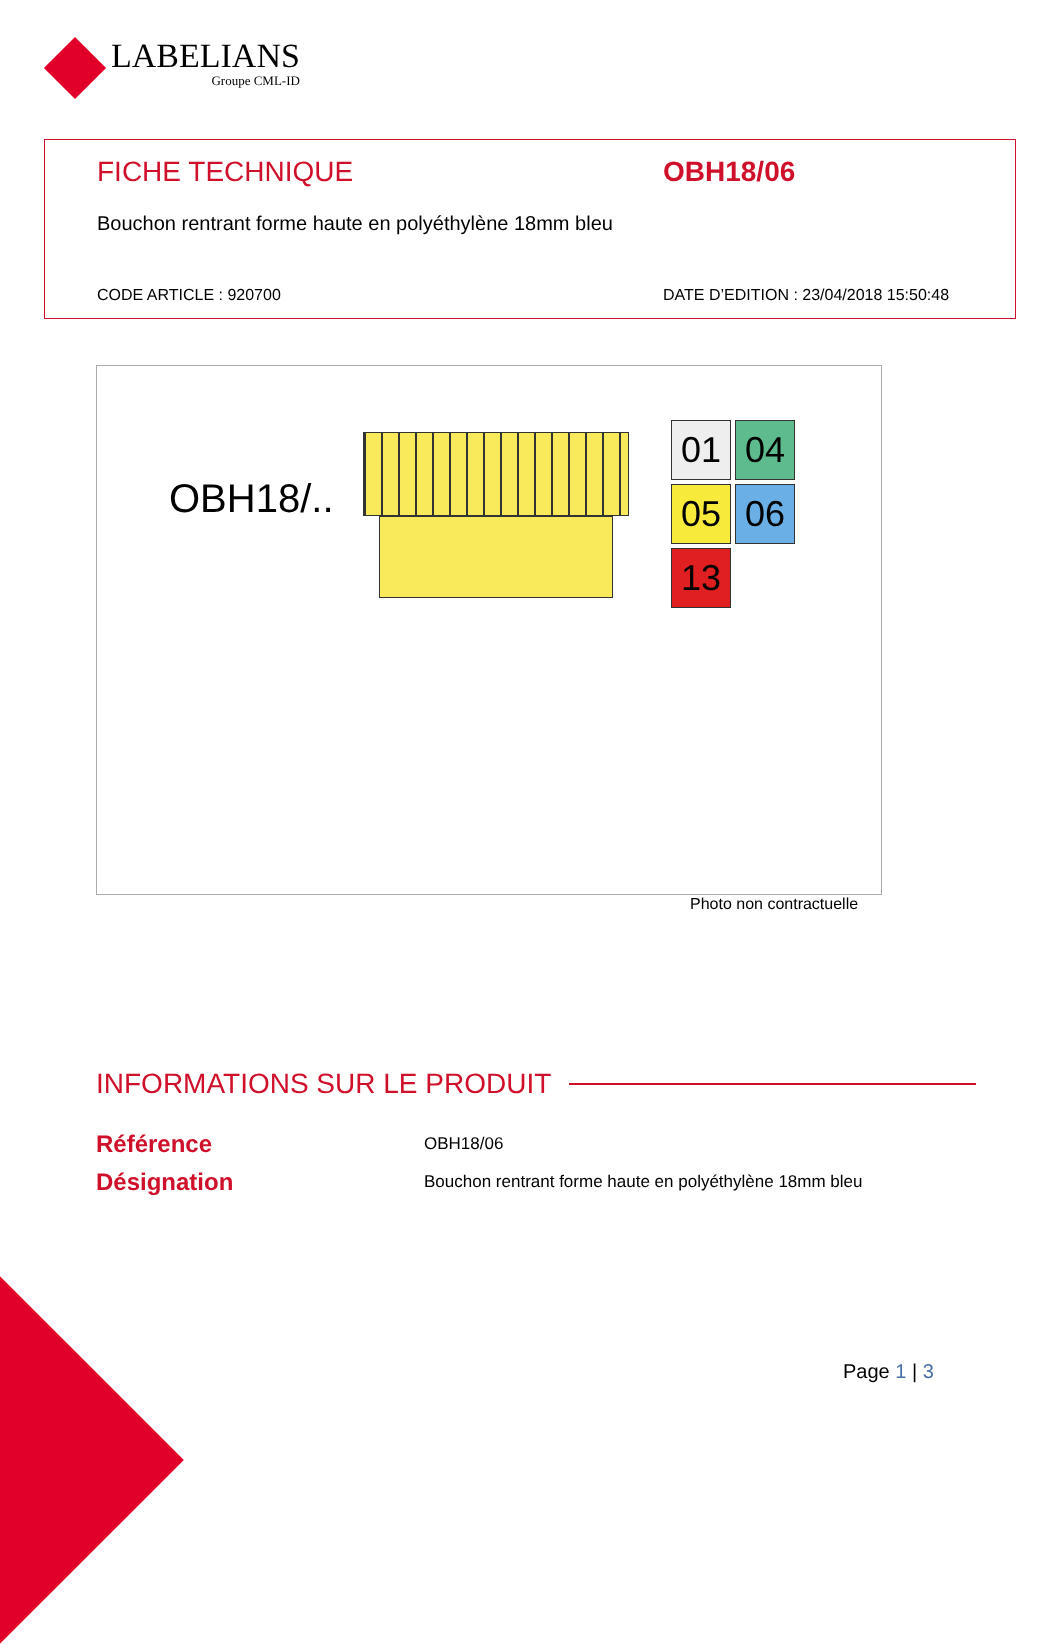LABELIANS
Groupe CML-ID
FICHE TECHNIQUE OBH18/06
Bouchon rentrant forme haute en polyéthylène 18mm bleu
CODE ARTICLE : 920700
DATE D’EDITION : 23/04/2018 15:50:48
OBH18/..
01 04 05 06 13
Photo non contractuelle
INFORMATIONS SUR LE PRODUIT
Référence OBH18/06
Désignation
Bouchon rentrant forme haute en polyéthylène 18mm bleu
Page 1 | 3